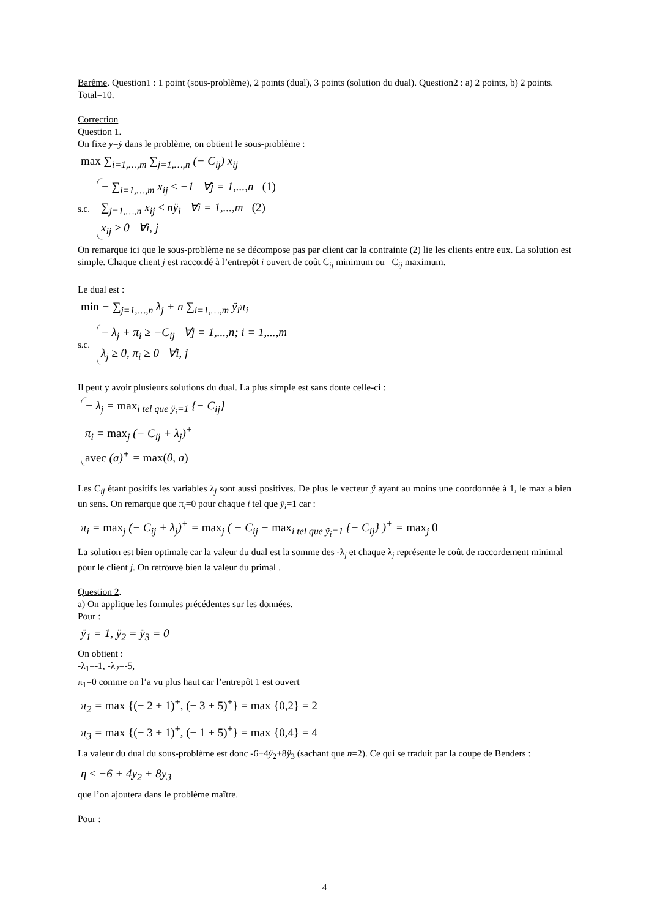Barême. Question1 : 1 point (sous-problème), 2 points (dual), 3 points (solution du dual). Question2 : a) 2 points, b) 2 points. Total=10.
Correction
Question 1.
On fixe y=ÿ dans le problème, on obtient le sous-problème :
max ∑<sub>i=1,…,m</sub> ∑<sub>j=1,…,n</sub> (− C<sub>ij</sub>) x<sub>ij</sub>
s.c.
− ∑<sub>i=1,…,m</sub> x<sub>ij</sub> ≤ −1 ∀j = 1,...,n (1)
∑<sub>j=1,…,n</sub> x<sub>ij</sub> ≤ nÿ<sub>i</sub> ∀i = 1,...,m (2)
x<sub>ij</sub> ≥ 0 ∀i, j
On remarque ici que le sous-problème ne se décompose pas par client car la contrainte (2) lie les clients entre eux. La solution est simple. Chaque client j est raccordé à l’entrepôt i ouvert de coût C<sub>ij</sub> minimum ou –C<sub>ij</sub> maximum.
Le dual est :
min − ∑<sub>j=1,…,n</sub> λ<sub>j</sub> + n ∑<sub>i=1,…,m</sub> ÿ<sub>i</sub>π<sub>i</sub>
s.c.
− λ<sub>j</sub> + π<sub>i</sub> ≥ −C<sub>ij</sub> ∀j = 1,...,n; i = 1,...,m
λ<sub>j</sub> ≥ 0, π<sub>i</sub> ≥ 0 ∀i, j
Il peut y avoir plusieurs solutions du dual. La plus simple est sans doute celle-ci :
− λ<sub>j</sub> = max<sub>i tel que ÿ<sub>i</sub>=1</sub> {− C<sub>ij</sub>}
π<sub>i</sub> = max<sub>j</sub> (− C<sub>ij</sub> + λ<sub>j</sub>)<sup>+</sup>
avec (a)<sup>+</sup> = max(0, a)
Les C<sub>ij</sub> étant positifs les variables λ<sub>j</sub> sont aussi positives. De plus le vecteur ÿ ayant au moins une coordonnée à 1, le max a bien un sens. On remarque que π<sub>i</sub>=0 pour chaque i tel que ÿ<sub>i</sub>=1 car :
π<sub>i</sub> = max<sub>j</sub> (− C<sub>ij</sub> + λ<sub>j</sub>)<sup>+</sup> = max<sub>j</sub> ( − C<sub>ij</sub> − max<sub>i tel que ÿ<sub>i</sub>=1</sub> {− C<sub>ij</sub>} )<sup>+</sup> = max<sub>j</sub> 0
La solution est bien optimale car la valeur du dual est la somme des -λ<sub>j</sub> et chaque λ<sub>j</sub> représente le coût de raccordement minimal pour le client j. On retrouve bien la valeur du primal .
Question 2.
a) On applique les formules précédentes sur les données.
Pour :
ÿ<sub>1</sub> = 1, ÿ<sub>2</sub> = ÿ<sub>3</sub> = 0
On obtient :
-λ<sub>1</sub>=-1, -λ<sub>2</sub>=-5,
π<sub>1</sub>=0 comme on l’a vu plus haut car l’entrepôt 1 est ouvert
π<sub>2</sub> = max {(− 2 + 1)<sup>+</sup>, (− 3 + 5)<sup>+</sup>} = max {0,2} = 2
π<sub>3</sub> = max {(− 3 + 1)<sup>+</sup>, (− 1 + 5)<sup>+</sup>} = max {0,4} = 4
La valeur du dual du sous-problème est donc -6+4ÿ<sub>2</sub>+8ÿ<sub>3</sub> (sachant que n=2). Ce qui se traduit par la coupe de Benders :
η ≤ −6 + 4y<sub>2</sub> + 8y<sub>3</sub>
que l’on ajoutera dans le problème maître.
Pour :
4